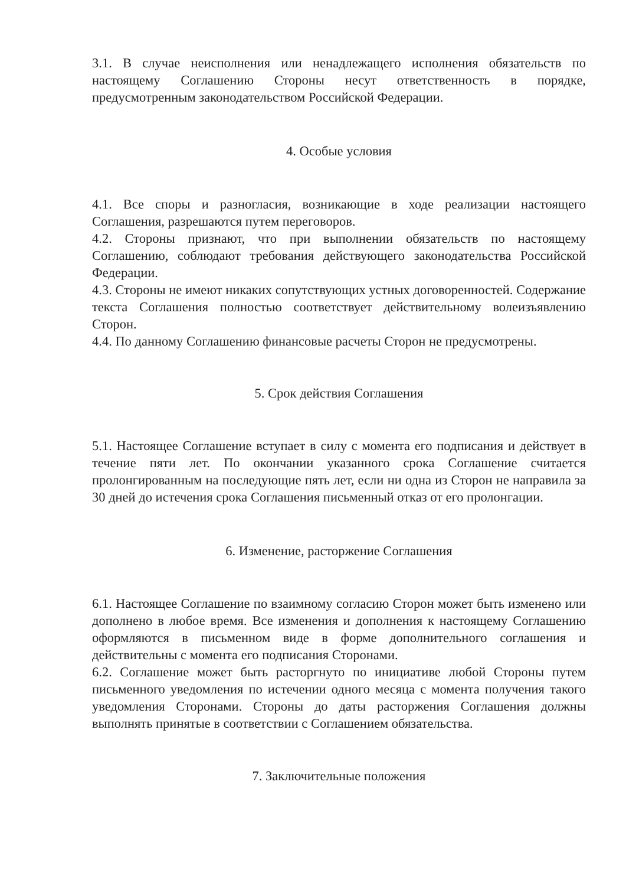3.1. В случае неисполнения или ненадлежащего исполнения обязательств по настоящему Соглашению Стороны несут ответственность в порядке, предусмотренным законодательством Российской Федерации.
4. Особые условия
4.1. Все споры и разногласия, возникающие в ходе реализации настоящего Соглашения, разрешаются путем переговоров.
4.2. Стороны признают, что при выполнении обязательств по настоящему Соглашению, соблюдают требования действующего законодательства Российской Федерации.
4.3. Стороны не имеют никаких сопутствующих устных договоренностей. Содержание текста Соглашения полностью соответствует действительному волеизъявлению Сторон.
4.4. По данному Соглашению финансовые расчеты Сторон не предусмотрены.
5. Срок действия Соглашения
5.1. Настоящее Соглашение вступает в силу с момента его подписания и действует в течение пяти лет. По окончании указанного срока Соглашение считается пролонгированным на последующие пять лет, если ни одна из Сторон не направила за 30 дней до истечения срока Соглашения письменный отказ от его пролонгации.
6. Изменение, расторжение Соглашения
6.1. Настоящее Соглашение по взаимному согласию Сторон может быть изменено или дополнено в любое время. Все изменения и дополнения к настоящему Соглашению оформляются в письменном виде в форме дополнительного соглашения и действительны с момента его подписания Сторонами.
6.2. Соглашение может быть расторгнуто по инициативе любой Стороны путем письменного уведомления по истечении одного месяца с момента получения такого уведомления Сторонами. Стороны до даты расторжения Соглашения должны выполнять принятые в соответствии с Соглашением обязательства.
7. Заключительные положения